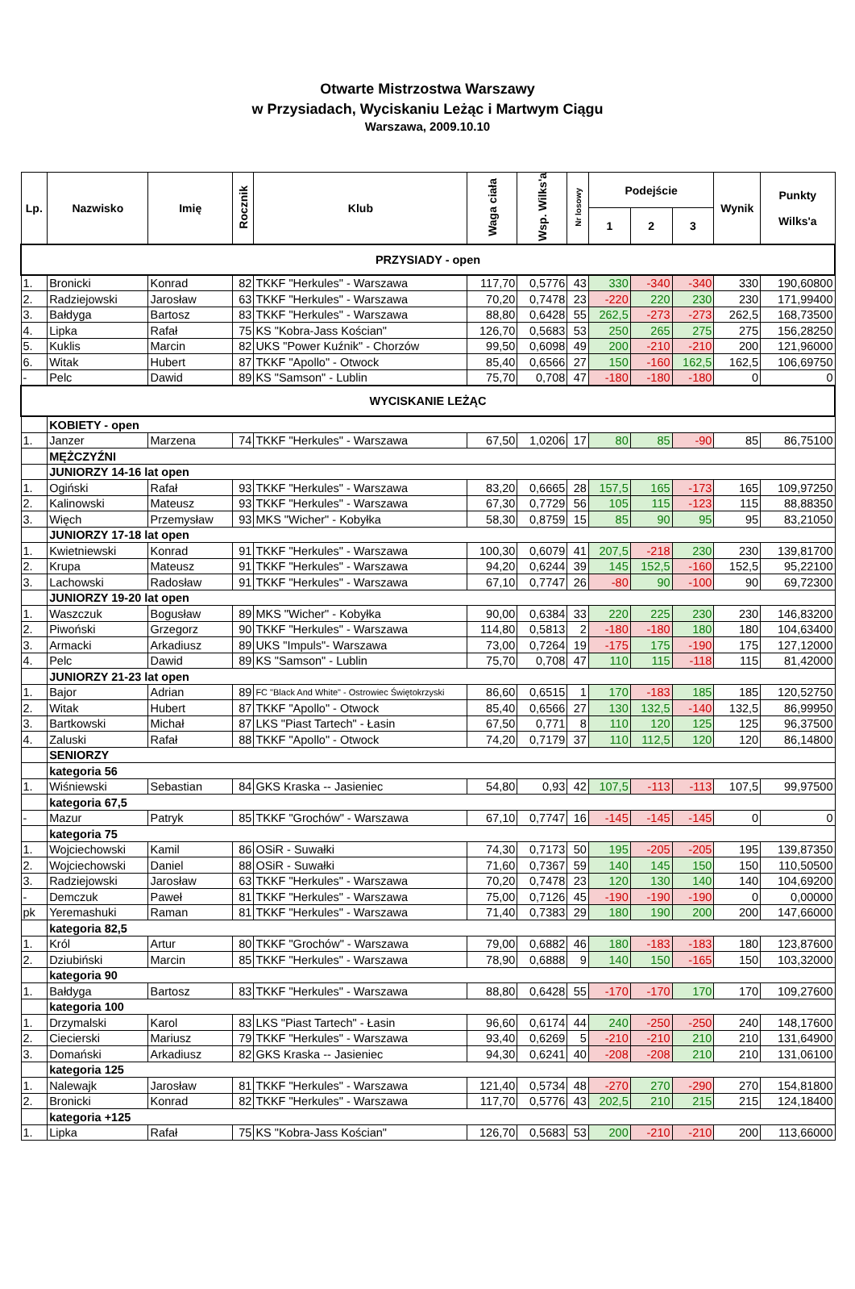Otwarte Mistrzostwa Warszawy
w Przysiadach, Wyciskaniu Leżąc i Martwym Ciągu
Warszawa, 2009.10.10
| Lp. | Nazwisko | Imię | Rocznik | Klub | Waga ciała | Wsp. Wilks'a | Nr losowy | Podejście | | | Wynik | Punkty Wilks'a |
| --- | --- | --- | --- | --- | --- | --- | --- | --- | --- | --- | --- | --- |
| | | | | | | | | 1 | 2 | 3 | | |
| PRZYSIADY - open | | | | | | | | | | | | |
| 1. | Bronicki | Konrad | 82 | TKKF "Herkules" - Warszawa | 117,70 | 0,5776 | 43 | 330 | -340 | -340 | 330 | 190,60800 |
| 2. | Radziejowski | Jarosław | 63 | TKKF "Herkules" - Warszawa | 70,20 | 0,7478 | 23 | -220 | 220 | 230 | 230 | 171,99400 |
| 3. | Bałdyga | Bartosz | 83 | TKKF "Herkules" - Warszawa | 88,80 | 0,6428 | 55 | 262,5 | -273 | -273 | 262,5 | 168,73500 |
| 4. | Lipka | Rafał | 75 | KS "Kobra-Jass Kościan" | 126,70 | 0,5683 | 53 | 250 | 265 | 275 | 275 | 156,28250 |
| 5. | Kuklis | Marcin | 82 | UKS "Power Kuźnik" - Chorzów | 99,50 | 0,6098 | 49 | 200 | -210 | -210 | 200 | 121,96000 |
| 6. | Witak | Hubert | 87 | TKKF "Apollo" - Otwock | 85,40 | 0,6566 | 27 | 150 | -160 | 162,5 | 162,5 | 106,69750 |
| - | Pelc | Dawid | 89 | KS "Samson" - Lublin | 75,70 | 0,708 | 47 | -180 | -180 | -180 | 0 | 0 |
| WYCISKANIE LEŻĄC | | | | | | | | | | | | |
| | KOBIETY - open | | | | | | | | | | | |
| 1. | Janzer | Marzena | 74 | TKKF "Herkules" - Warszawa | 67,50 | 1,0206 | 17 | 80 | 85 | -90 | 85 | 86,75100 |
| | MĘŻCZYŹNI | | | | | | | | | | | |
| | JUNIORZY 14-16 lat open | | | | | | | | | | | |
| 1. | Ogiński | Rafał | 93 | TKKF "Herkules" - Warszawa | 83,20 | 0,6665 | 28 | 157,5 | 165 | -173 | 165 | 109,97250 |
| 2. | Kalinowski | Mateusz | 93 | TKKF "Herkules" - Warszawa | 67,30 | 0,7729 | 56 | 105 | 115 | -123 | 115 | 88,88350 |
| 3. | Więch | Przemysław | 93 | MKS "Wicher" - Kobyłka | 58,30 | 0,8759 | 15 | 85 | 90 | 95 | 95 | 83,21050 |
| | JUNIORZY 17-18 lat open | | | | | | | | | | | |
| 1. | Kwietniewski | Konrad | 91 | TKKF "Herkules" - Warszawa | 100,30 | 0,6079 | 41 | 207,5 | -218 | 230 | 230 | 139,81700 |
| 2. | Krupa | Mateusz | 91 | TKKF "Herkules" - Warszawa | 94,20 | 0,6244 | 39 | 145 | 152,5 | -160 | 152,5 | 95,22100 |
| 3. | Lachowski | Radosław | 91 | TKKF "Herkules" - Warszawa | 67,10 | 0,7747 | 26 | -80 | 90 | -100 | 90 | 69,72300 |
| | JUNIORZY 19-20 lat open | | | | | | | | | | | |
| 1. | Waszczuk | Bogusław | 89 | MKS "Wicher" - Kobyłka | 90,00 | 0,6384 | 33 | 220 | 225 | 230 | 230 | 146,83200 |
| 2. | Piwoński | Grzegorz | 90 | TKKF "Herkules" - Warszawa | 114,80 | 0,5813 | 2 | -180 | -180 | 180 | 180 | 104,63400 |
| 3. | Armacki | Arkadiusz | 89 | UKS "Impuls"- Warszawa | 73,00 | 0,7264 | 19 | -175 | 175 | -190 | 175 | 127,12000 |
| 4. | Pelc | Dawid | 89 | KS "Samson" - Lublin | 75,70 | 0,708 | 47 | 110 | 115 | -118 | 115 | 81,42000 |
| | JUNIORZY 21-23 lat open | | | | | | | | | | | |
| 1. | Bajor | Adrian | 89 | FC "Black And White" - Ostrowiec Świętokrzyski | 86,60 | 0,6515 | 1 | 170 | -183 | 185 | 185 | 120,52750 |
| 2. | Witak | Hubert | 87 | TKKF "Apollo" - Otwock | 85,40 | 0,6566 | 27 | 130 | 132,5 | -140 | 132,5 | 86,99950 |
| 3. | Bartkowski | Michał | 87 | LKS "Piast Tartech" - Łasin | 67,50 | 0,771 | 8 | 110 | 120 | 125 | 125 | 96,37500 |
| 4. | Zaluski | Rafał | 88 | TKKF "Apollo" - Otwock | 74,20 | 0,7179 | 37 | 110 | 112,5 | 120 | 120 | 86,14800 |
| | SENIORZY | | | | | | | | | | | |
| | kategoria 56 | | | | | | | | | | | |
| 1. | Wiśniewski | Sebastian | 84 | GKS Kraska -- Jasieniec | 54,80 | 0,93 | 42 | 107,5 | -113 | -113 | 107,5 | 99,97500 |
| | kategoria 67,5 | | | | | | | | | | | |
| - | Mazur | Patryk | 85 | TKKF "Grochów" - Warszawa | 67,10 | 0,7747 | 16 | -145 | -145 | -145 | 0 | 0 |
| | kategoria 75 | | | | | | | | | | | |
| 1. | Wojciechowski | Kamil | 86 | OSiR - Suwałki | 74,30 | 0,7173 | 50 | 195 | -205 | -205 | 195 | 139,87350 |
| 2. | Wojciechowski | Daniel | 88 | OSiR - Suwałki | 71,60 | 0,7367 | 59 | 140 | 145 | 150 | 150 | 110,50500 |
| 3. | Radziejowski | Jarosław | 63 | TKKF "Herkules" - Warszawa | 70,20 | 0,7478 | 23 | 120 | 130 | 140 | 140 | 104,69200 |
| - | Demczuk | Paweł | 81 | TKKF "Herkules" - Warszawa | 75,00 | 0,7126 | 45 | -190 | -190 | -190 | 0 | 0,00000 |
| pk | Yeremashuki | Raman | 81 | TKKF "Herkules" - Warszawa | 71,40 | 0,7383 | 29 | 180 | 190 | 200 | 200 | 147,66000 |
| | kategoria 82,5 | | | | | | | | | | | |
| 1. | Król | Artur | 80 | TKKF "Grochów" - Warszawa | 79,00 | 0,6882 | 46 | 180 | -183 | -183 | 180 | 123,87600 |
| 2. | Dziubiński | Marcin | 85 | TKKF "Herkules" - Warszawa | 78,90 | 0,6888 | 9 | 140 | 150 | -165 | 150 | 103,32000 |
| | kategoria 90 | | | | | | | | | | | |
| 1. | Bałdyga | Bartosz | 83 | TKKF "Herkules" - Warszawa | 88,80 | 0,6428 | 55 | -170 | -170 | 170 | 170 | 109,27600 |
| | kategoria 100 | | | | | | | | | | | |
| 1. | Drzymalski | Karol | 83 | LKS "Piast Tartech" - Łasin | 96,60 | 0,6174 | 44 | 240 | -250 | -250 | 240 | 148,17600 |
| 2. | Ciecierski | Mariusz | 79 | TKKF "Herkules" - Warszawa | 93,40 | 0,6269 | 5 | -210 | -210 | 210 | 210 | 131,64900 |
| 3. | Domański | Arkadiusz | 82 | GKS Kraska -- Jasieniec | 94,30 | 0,6241 | 40 | -208 | -208 | 210 | 210 | 131,06100 |
| | kategoria 125 | | | | | | | | | | | |
| 1. | Nalewajk | Jarosław | 81 | TKKF "Herkules" - Warszawa | 121,40 | 0,5734 | 48 | -270 | 270 | -290 | 270 | 154,81800 |
| 2. | Bronicki | Konrad | 82 | TKKF "Herkules" - Warszawa | 117,70 | 0,5776 | 43 | 202,5 | 210 | 215 | 215 | 124,18400 |
| | kategoria +125 | | | | | | | | | | | |
| 1. | Lipka | Rafał | 75 | KS "Kobra-Jass Kościan" | 126,70 | 0,5683 | 53 | 200 | -210 | -210 | 200 | 113,66000 |